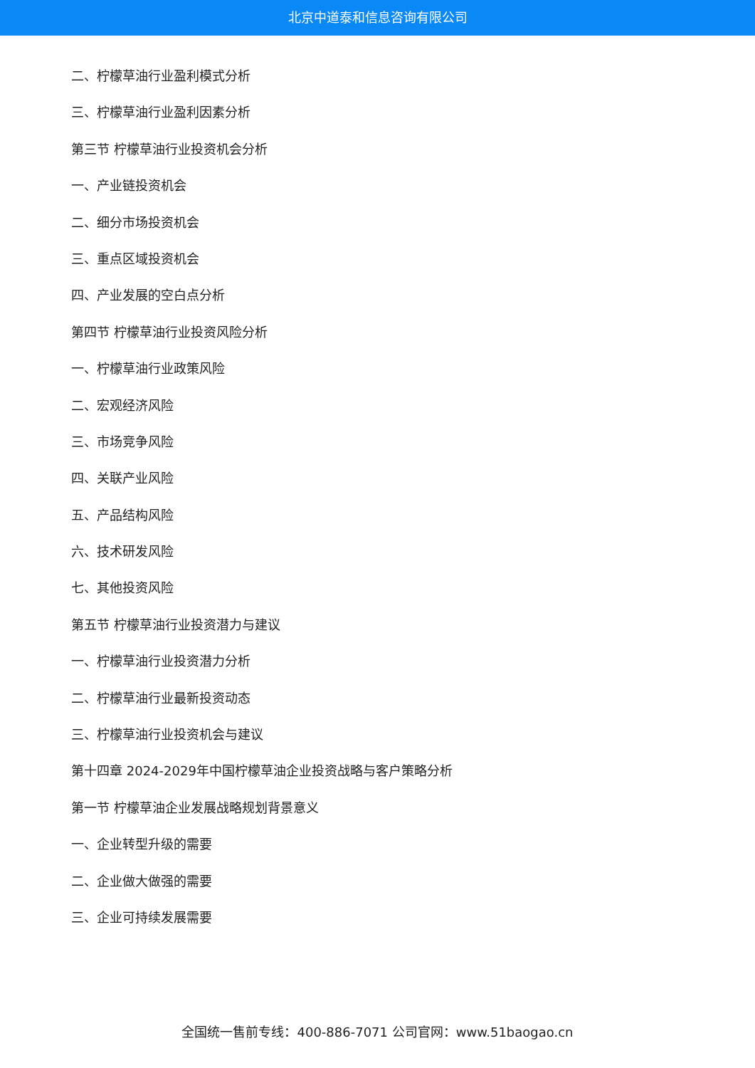北京中道泰和信息咨询有限公司
二、柠檬草油行业盈利模式分析
三、柠檬草油行业盈利因素分析
第三节 柠檬草油行业投资机会分析
一、产业链投资机会
二、细分市场投资机会
三、重点区域投资机会
四、产业发展的空白点分析
第四节 柠檬草油行业投资风险分析
一、柠檬草油行业政策风险
二、宏观经济风险
三、市场竞争风险
四、关联产业风险
五、产品结构风险
六、技术研发风险
七、其他投资风险
第五节 柠檬草油行业投资潜力与建议
一、柠檬草油行业投资潜力分析
二、柠檬草油行业最新投资动态
三、柠檬草油行业投资机会与建议
第十四章 2024-2029年中国柠檬草油企业投资战略与客户策略分析
第一节 柠檬草油企业发展战略规划背景意义
一、企业转型升级的需要
二、企业做大做强的需要
三、企业可持续发展需要
全国统一售前专线：400-886-7071 公司官网：www.51baogao.cn